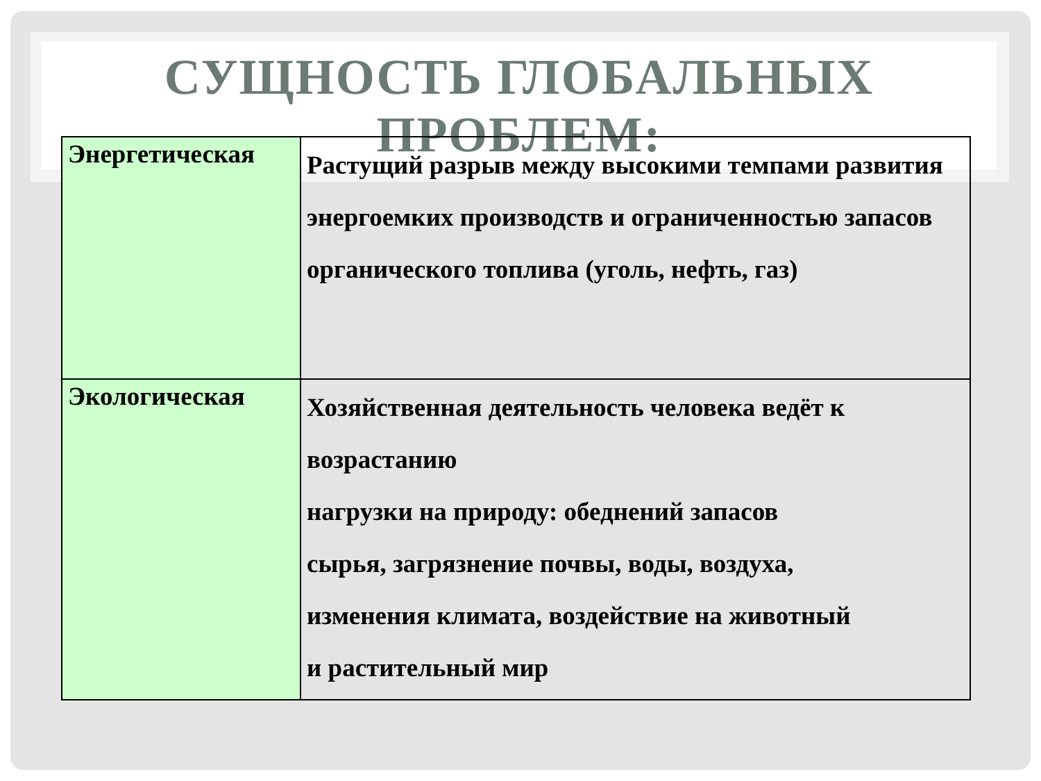СУЩНОСТЬ ГЛОБАЛЬНЫХ ПРОБЛЕМ:
| Энергетическая | Растущий разрыв между высокими темпами развития энергоемких производств и ограниченностью запасов органического топлива (уголь, нефть, газ) |
| Экологическая | Хозяйственная деятельность человека ведёт к возрастанию нагрузки на природу: обеднений запасов сырья, загрязнение почвы, воды, воздуха, изменения климата, воздействие на животный и растительный мир |